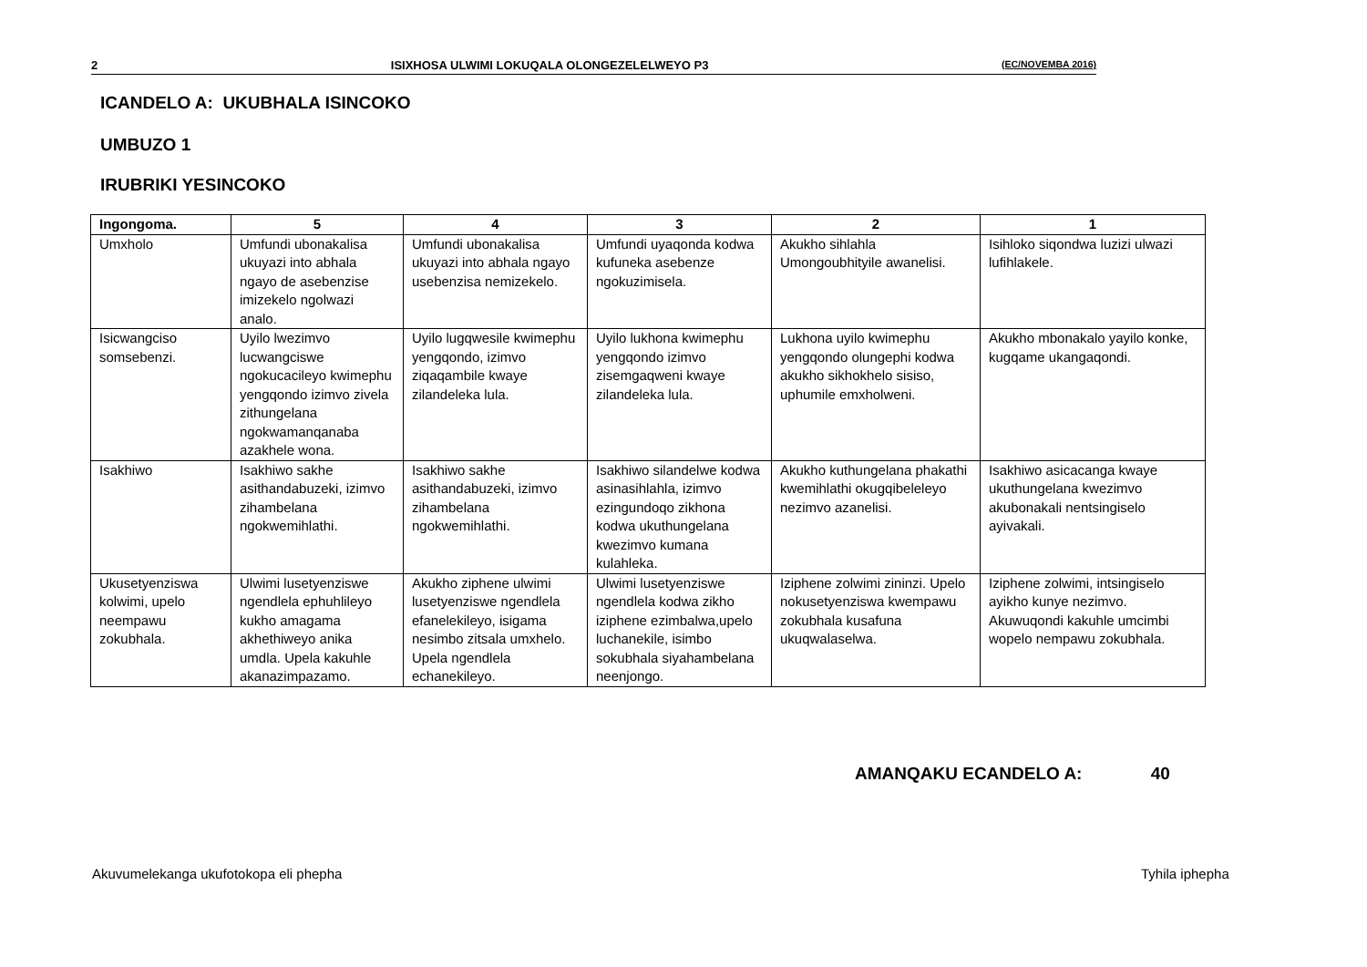2 ISIXHOSA ULWIMI LOKUQALA OLONGEZELELWEYO P3 (EC/NOVEMBA 2016)
ICANDELO A: UKUBHALA ISINCOKO
UMBUZO 1
IRUBRIKI YESINCOKO
| Ingongoma. | 5 | 4 | 3 | 2 | 1 |
| --- | --- | --- | --- | --- | --- |
| Umxholo | Umfundi ubonakalisa ukuyazi into abhala ngayo de asebenzise imizekelo ngolwazi analo. | Umfundi ubonakalisa ukuyazi into abhala ngayo usebenzisa nemizekelo. | Umfundi uyaqonda kodwa kufuneka asebenze ngokuzimisela. | Akukho sihlahla Umongoubhityile awanelisi. | Isihloko siqondwa luzizi ulwazi lufihlakele. |
| Isicwangciso somsebenzi. | Uyilo lwezimvo lucwangciswe ngokucacileyo kwimephu yengqondo izimvo zivela zithungelana ngokwamanqanaba azakhele wona. | Uyilo lugqwesile kwimephu yengqondo, izimvo ziqaqambile kwaye zilandeleka lula. | Uyilo lukhona kwimephu yengqondo izimvo zisemgaqweni kwaye zilandeleka lula. | Lukhona uyilo kwimephu yengqondo olungephi kodwa akukho sikhokhelo sisiso, uphumile emxholweni. | Akukho mbonakalo yayilo konke, kugqame ukangaqondi. |
| Isakhiwo | Isakhiwo sakhe asithandabuzeki, izimvo zihambelana ngokwemihlathi. | Isakhiwo sakhe asithandabuzeki, izimvo zihambelana ngokwemihlathi. | Isakhiwo silandelwe kodwa asinasihlahla, izimvo ezingundoqo zikhona kodwa ukuthungelana kwezimvo kumana kulahleka. | Akukho kuthungelana phakathi kwemihlathi okugqibeleleyo nezimvo azanelisi. | Isakhiwo asicacanga kwaye ukuthungelana kwezimvo akubonakali nentsingiselo ayivakali. |
| Ukusetyenziswa kolwimi, upelo neempawu zokubhala. | Ulwimi lusetyenziswe ngendlela ephuhlileyo kukho amagama akhethiweyo anika umdla. Upela kakuhle akanazimpazamo. | Akukho ziphene ulwimi lusetyenziswe ngendlela efanelekileyo, isigama nesimbo zitsala umxhelo. Upela ngendlela echanekileyo. | Ulwimi lusetyenziswe ngendlela kodwa zikho iziphene ezimbalwa,upelo luchanekile, isimbo sokubhala siyahambelana neenjongo. | Iziphene zolwimi zininzi. Upelo nokusetyenziswa kwempawu zokubhala kusafuna ukuqwalaselwa. | Iziphene zolwimi, intsingiselo ayikho kunye nezimvo. Akuwuqondi kakuhle umcimbi wopelo nempawu zokubhala. |
AMANQAKU ECANDELO A: 40
Akuvumelekanga ukufotokopa eli phepha
Tyhila iphepha